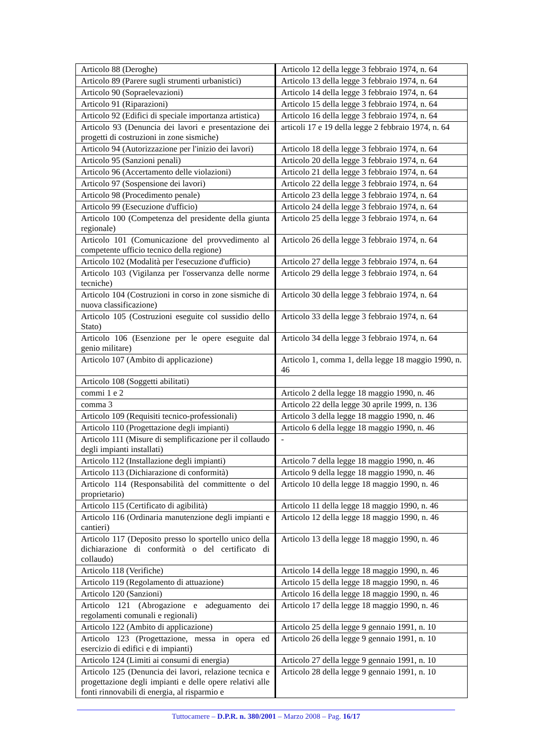| Articolo 88 (Deroghe) | Articolo 12 della legge 3 febbraio 1974, n. 64 |
| Articolo 89 (Parere sugli strumenti urbanistici) | Articolo 13 della legge 3 febbraio 1974, n. 64 |
| Articolo 90 (Sopraelevazioni) | Articolo 14 della legge 3 febbraio 1974, n. 64 |
| Articolo 91 (Riparazioni) | Articolo 15 della legge 3 febbraio 1974, n. 64 |
| Articolo 92 (Edifici di speciale importanza artistica) | Articolo 16 della legge 3 febbraio 1974, n. 64 |
| Articolo 93 (Denuncia dei lavori e presentazione dei progetti di costruzioni in zone sismiche) | articoli 17 e 19 della legge 2 febbraio 1974, n. 64 |
| Articolo 94 (Autorizzazione per l'inizio dei lavori) | Articolo 18 della legge 3 febbraio 1974, n. 64 |
| Articolo 95 (Sanzioni penali) | Articolo 20 della legge 3 febbraio 1974, n. 64 |
| Articolo 96 (Accertamento delle violazioni) | Articolo 21 della legge 3 febbraio 1974, n. 64 |
| Articolo 97 (Sospensione dei lavori) | Articolo 22 della legge 3 febbraio 1974, n. 64 |
| Articolo 98 (Procedimento penale) | Articolo 23 della legge 3 febbraio 1974, n. 64 |
| Articolo 99 (Esecuzione d'ufficio) | Articolo 24 della legge 3 febbraio 1974, n. 64 |
| Articolo 100 (Competenza del presidente della giunta regionale) | Articolo 25 della legge 3 febbraio 1974, n. 64 |
| Articolo 101 (Comunicazione del provvedimento al competente ufficio tecnico della regione) | Articolo 26 della legge 3 febbraio 1974, n. 64 |
| Articolo 102 (Modalità per l'esecuzione d'ufficio) | Articolo 27 della legge 3 febbraio 1974, n. 64 |
| Articolo 103 (Vigilanza per l'osservanza delle norme tecniche) | Articolo 29 della legge 3 febbraio 1974, n. 64 |
| Articolo 104 (Costruzioni in corso in zone sismiche di nuova classificazione) | Articolo 30 della legge 3 febbraio 1974, n. 64 |
| Articolo 105 (Costruzioni eseguite col sussidio dello Stato) | Articolo 33 della legge 3 febbraio 1974, n. 64 |
| Articolo 106 (Esenzione per le opere eseguite dal genio militare) | Articolo 34 della legge 3 febbraio 1974, n. 64 |
| Articolo 107 (Ambito di applicazione) | Articolo 1, comma 1, della legge 18 maggio 1990, n. 46 |
| Articolo 108 (Soggetti abilitati) | |
| commi 1 e 2 | Articolo 2 della legge 18 maggio 1990, n. 46 |
| comma 3 | Articolo 22 della legge 30 aprile 1999, n. 136 |
| Articolo 109 (Requisiti tecnico-professionali) | Articolo 3 della legge 18 maggio 1990, n. 46 |
| Articolo 110 (Progettazione degli impianti) | Articolo 6 della legge 18 maggio 1990, n. 46 |
| Articolo 111 (Misure di semplificazione per il collaudo degli impianti installati) | - |
| Articolo 112 (Installazione degli impianti) | Articolo 7 della legge 18 maggio 1990, n. 46 |
| Articolo 113 (Dichiarazione di conformità) | Articolo 9 della legge 18 maggio 1990, n. 46 |
| Articolo 114 (Responsabilità del committente o del proprietario) | Articolo 10 della legge 18 maggio 1990, n. 46 |
| Articolo 115 (Certificato di agibilità) | Articolo 11 della legge 18 maggio 1990, n. 46 |
| Articolo 116 (Ordinaria manutenzione degli impianti e cantieri) | Articolo 12 della legge 18 maggio 1990, n. 46 |
| Articolo 117 (Deposito presso lo sportello unico della dichiarazione di conformità o del certificato di collaudo) | Articolo 13 della legge 18 maggio 1990, n. 46 |
| Articolo 118 (Verifiche) | Articolo 14 della legge 18 maggio 1990, n. 46 |
| Articolo 119 (Regolamento di attuazione) | Articolo 15 della legge 18 maggio 1990, n. 46 |
| Articolo 120 (Sanzioni) | Articolo 16 della legge 18 maggio 1990, n. 46 |
| Articolo 121 (Abrogazione e adeguamento dei regolamenti comunali e regionali) | Articolo 17 della legge 18 maggio 1990, n. 46 |
| Articolo 122 (Ambito di applicazione) | Articolo 25 della legge 9 gennaio 1991, n. 10 |
| Articolo 123 (Progettazione, messa in opera ed esercizio di edifici e di impianti) | Articolo 26 della legge 9 gennaio 1991, n. 10 |
| Articolo 124 (Limiti ai consumi di energia) | Articolo 27 della legge 9 gennaio 1991, n. 10 |
| Articolo 125 (Denuncia dei lavori, relazione tecnica e progettazione degli impianti e delle opere relativi alle fonti rinnovabili di energia, al risparmio e | Articolo 28 della legge 9 gennaio 1991, n. 10 |
Tuttocamere – D.P.R. n. 380/2001 – Marzo 2008 – Pag. 16/17